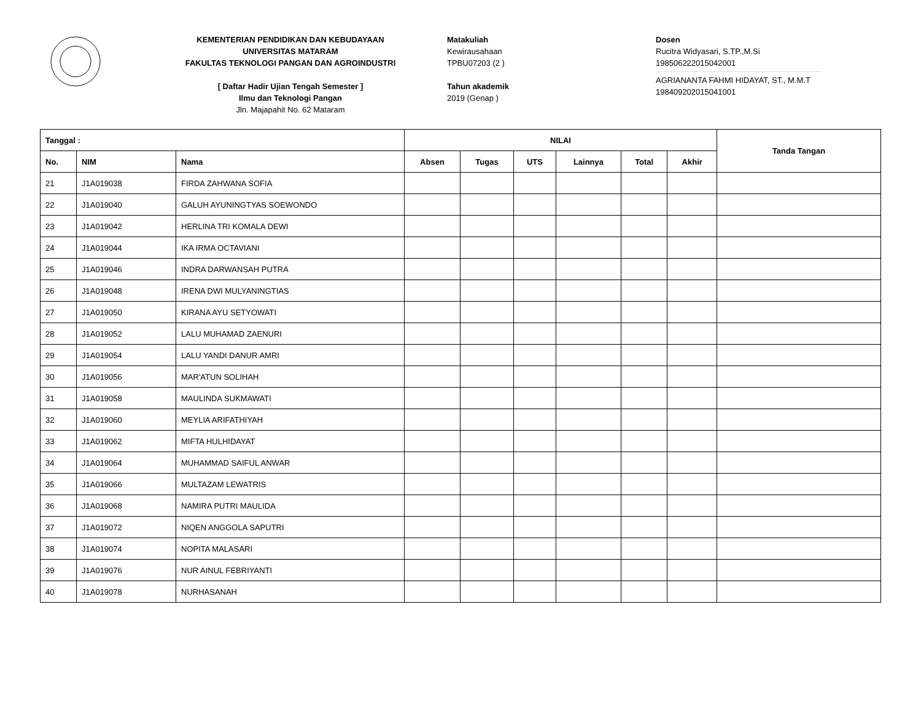KEMENTERIAN PENDIDIKAN DAN KEBUDAYAAN
UNIVERSITAS MATARAM
FAKULTAS TEKNOLOGI PANGAN DAN AGROINDUSTRI
[ Daftar Hadir Ujian Tengah Semester ]
Ilmu dan Teknologi Pangan
Jln. Majapahit No. 62 Mataram
Matakuliah
Kewirausahaan
TPBU07203 (2 )
Tahun akademik
2019 (Genap )
Dosen
Rucitra Widyasari, S.TP.,M.Si
198506222015042001
AGRIANANTA FAHMI HIDAYAT, ST., M.M.T
198409202015041001
| Tanggal : | | | NILAI | | | | | | Tanda Tangan |
| --- | --- | --- | --- | --- | --- | --- | --- | --- | --- |
| No. | NIM | Nama | Absen | Tugas | UTS | Lainnya | Total | Akhir | |
| 21 | J1A019038 | FIRDA ZAHWANA SOFIA | | | | | | | |
| 22 | J1A019040 | GALUH AYUNINGTYAS SOEWONDO | | | | | | | |
| 23 | J1A019042 | HERLINA TRI KOMALA DEWI | | | | | | | |
| 24 | J1A019044 | IKA IRMA OCTAVIANI | | | | | | | |
| 25 | J1A019046 | INDRA DARWANSAH PUTRA | | | | | | | |
| 26 | J1A019048 | IRENA DWI MULYANINGTIAS | | | | | | | |
| 27 | J1A019050 | KIRANA AYU SETYOWATI | | | | | | | |
| 28 | J1A019052 | LALU MUHAMAD ZAENURI | | | | | | | |
| 29 | J1A019054 | LALU YANDI DANUR AMRI | | | | | | | |
| 30 | J1A019056 | MAR'ATUN SOLIHAH | | | | | | | |
| 31 | J1A019058 | MAULINDA SUKMAWATI | | | | | | | |
| 32 | J1A019060 | MEYLIA ARIFATHIYAH | | | | | | | |
| 33 | J1A019062 | MIFTA HULHIDAYAT | | | | | | | |
| 34 | J1A019064 | MUHAMMAD SAIFUL ANWAR | | | | | | | |
| 35 | J1A019066 | MULTAZAM LEWATRIS | | | | | | | |
| 36 | J1A019068 | NAMIRA PUTRI MAULIDA | | | | | | | |
| 37 | J1A019072 | NIQEN ANGGOLA SAPUTRI | | | | | | | |
| 38 | J1A019074 | NOPITA MALASARI | | | | | | | |
| 39 | J1A019076 | NUR AINUL FEBRIYANTI | | | | | | | |
| 40 | J1A019078 | NURHASANAH | | | | | | | |